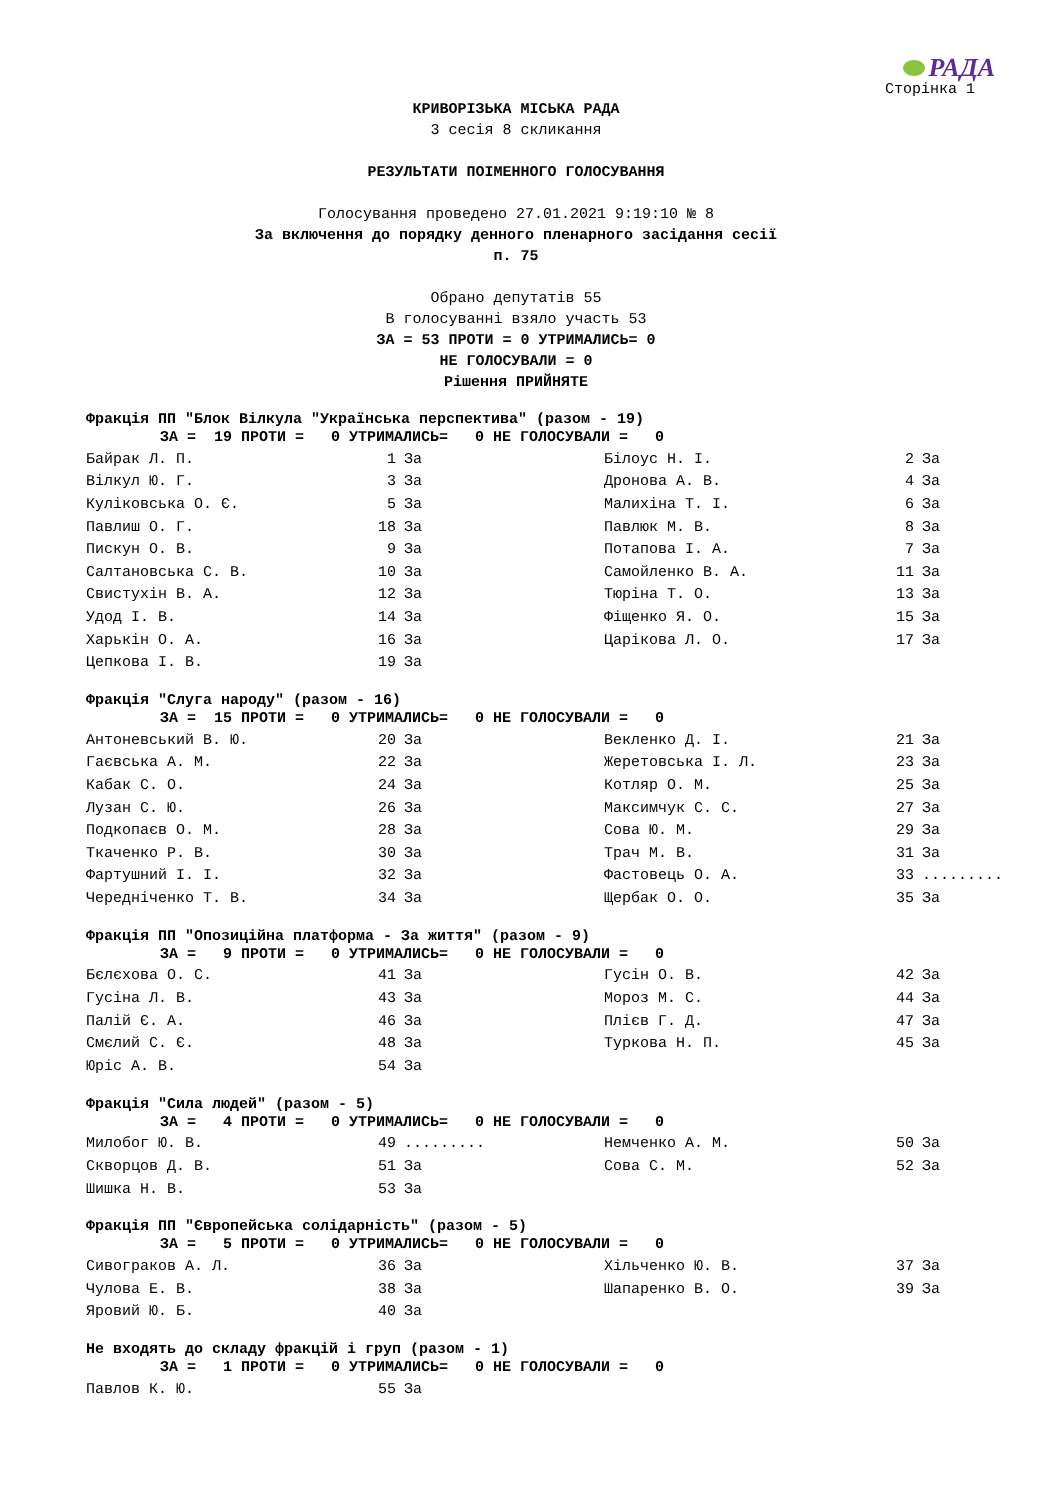РАДА
Сторінка 1
КРИВОРІЗЬКА МІСЬКА РАДА
3 сесія 8 скликання
РЕЗУЛЬТАТИ ПОІМЕННОГО ГОЛОСУВАННЯ
Голосування проведено 27.01.2021 9:19:10 № 8
За включення до порядку денного пленарного засідання сесії
п. 75
Обрано депутатів 55
В голосуванні взяло участь 53
ЗА = 53 ПРОТИ = 0 УТРИМАЛИСЬ= 0
НЕ ГОЛОСУВАЛИ = 0
Рішення ПРИЙНЯТЕ
Фракція ПП "Блок Вілкула "Українська перспектива" (разом - 19)
ЗА = 19 ПРОТИ = 0 УТРИМАЛИСЬ= 0 НЕ ГОЛОСУВАЛИ = 0
| Байрак Л. П. | 1 | За | Білоус Н. І. | 2 | За |
| Вілкул Ю. Г. | 3 | За | Дронова А. В. | 4 | За |
| Куліковська О. Є. | 5 | За | Малихіна Т. І. | 6 | За |
| Павлиш О. Г. | 18 | За | Павлюк М. В. | 8 | За |
| Пискун О. В. | 9 | За | Потапова І. А. | 7 | За |
| Салтановська С. В. | 10 | За | Самойленко В. А. | 11 | За |
| Свистухін В. А. | 12 | За | Тюріна Т. О. | 13 | За |
| Удод І. В. | 14 | За | Фіщенко Я. О. | 15 | За |
| Харькін О. А. | 16 | За | Царікова Л. О. | 17 | За |
| Цепкова І. В. | 19 | За | | | |
Фракція "Слуга народу" (разом - 16)
ЗА = 15 ПРОТИ = 0 УТРИМАЛИСЬ= 0 НЕ ГОЛОСУВАЛИ = 0
| Антоневський В. Ю. | 20 | За | Векленко Д. І. | 21 | За |
| Гаєвська А. М. | 22 | За | Жеретовська І. Л. | 23 | За |
| Кабак С. О. | 24 | За | Котляр О. М. | 25 | За |
| Лузан С. Ю. | 26 | За | Максимчук С. С. | 27 | За |
| Подкопаєв О. М. | 28 | За | Сова Ю. М. | 29 | За |
| Ткаченко Р. В. | 30 | За | Трач М. В. | 31 | За |
| Фартушний І. І. | 32 | За | Фастовець О. А. | 33 | ......... |
| Чередніченко Т. В. | 34 | За | Щербак О. О. | 35 | За |
Фракція ПП "Опозиційна платформа - За життя" (разом - 9)
ЗА = 9 ПРОТИ = 0 УТРИМАЛИСЬ= 0 НЕ ГОЛОСУВАЛИ = 0
| Бєлєхова О. С. | 41 | За | Гусін О. В. | 42 | За |
| Гусіна Л. В. | 43 | За | Мороз М. С. | 44 | За |
| Палій Є. А. | 46 | За | Плієв Г. Д. | 47 | За |
| Смєлий С. Є. | 48 | За | Туркова Н. П. | 45 | За |
| Юріс А. В. | 54 | За | | | |
Фракція "Сила людей" (разом - 5)
ЗА = 4 ПРОТИ = 0 УТРИМАЛИСЬ= 0 НЕ ГОЛОСУВАЛИ = 0
| Милобог Ю. В. | 49 | ......... | Немченко А. М. | 50 | За |
| Скворцов Д. В. | 51 | За | Сова С. М. | 52 | За |
| Шишка Н. В. | 53 | За | | | |
Фракція ПП "Європейська солідарність" (разом - 5)
ЗА = 5 ПРОТИ = 0 УТРИМАЛИСЬ= 0 НЕ ГОЛОСУВАЛИ = 0
| Сивограков А. Л. | 36 | За | Хільченко Ю. В. | 37 | За |
| Чулова Е. В. | 38 | За | Шапаренко В. О. | 39 | За |
| Яровий Ю. Б. | 40 | За | | | |
Не входять до складу фракцій і груп (разом - 1)
ЗА = 1 ПРОТИ = 0 УТРИМАЛИСЬ= 0 НЕ ГОЛОСУВАЛИ = 0
| Павлов К. Ю. | 55 | За | | | |